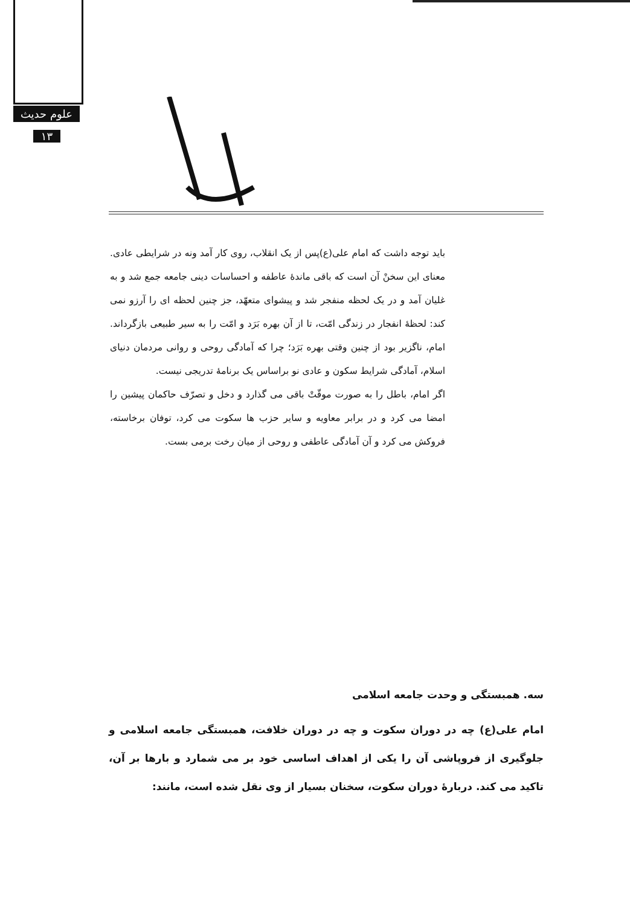علوم حدیث
۱۳
باید توجه داشت که امام علی(ع)پس از یک انقلاب، روی کار آمد ونه در شرایطی عادی. معنای این سخنْ آن است که باقی ماندۀ عاطفه و احساسات دینی جامعه جمع شد و به غلیان آمد و در یک لحظه منفجر شد و پیشوای متعهّد، جز چنین لحظه ای را آرزو نمی کند: لحظۀ انفجار در زندگی امّت، تا از آن بهره بَرَد و امّت را به سیر طبیعی بازگرداند. امام، ناگزیر بود از چنین وقتی بهره بَرَد؛ چرا که آمادگی روحی و روانی مردمان دنیای اسلام، آمادگی شرایط سکون و عادی نو براساس یک برنامۀ تدریجی نیست.
اگر امام، باطل را به صورت موقّتْ باقی می گذارد و دخل و تصرّف حاکمان پیشین را امضا می کرد و در برابر معاویه و سایر حزب ها سکوت می کرد، توفان برخاسته، فروکش می کرد و آن آمادگی عاطفی و روحی از میان رخت برمی بست.
سه. همبستگی و وحدت جامعه اسلامی
امام علی(ع) چه در دوران سکوت و چه در دوران خلافت، همبستگی جامعه اسلامی و جلوگیری از فروپاشی آن را یکی از اهداف اساسی خود بر می شمارد و بارها بر آن، تاکید می کند. دربارۀ دوران سکوت، سخنان بسیار از وی نقل شده است، مانند: